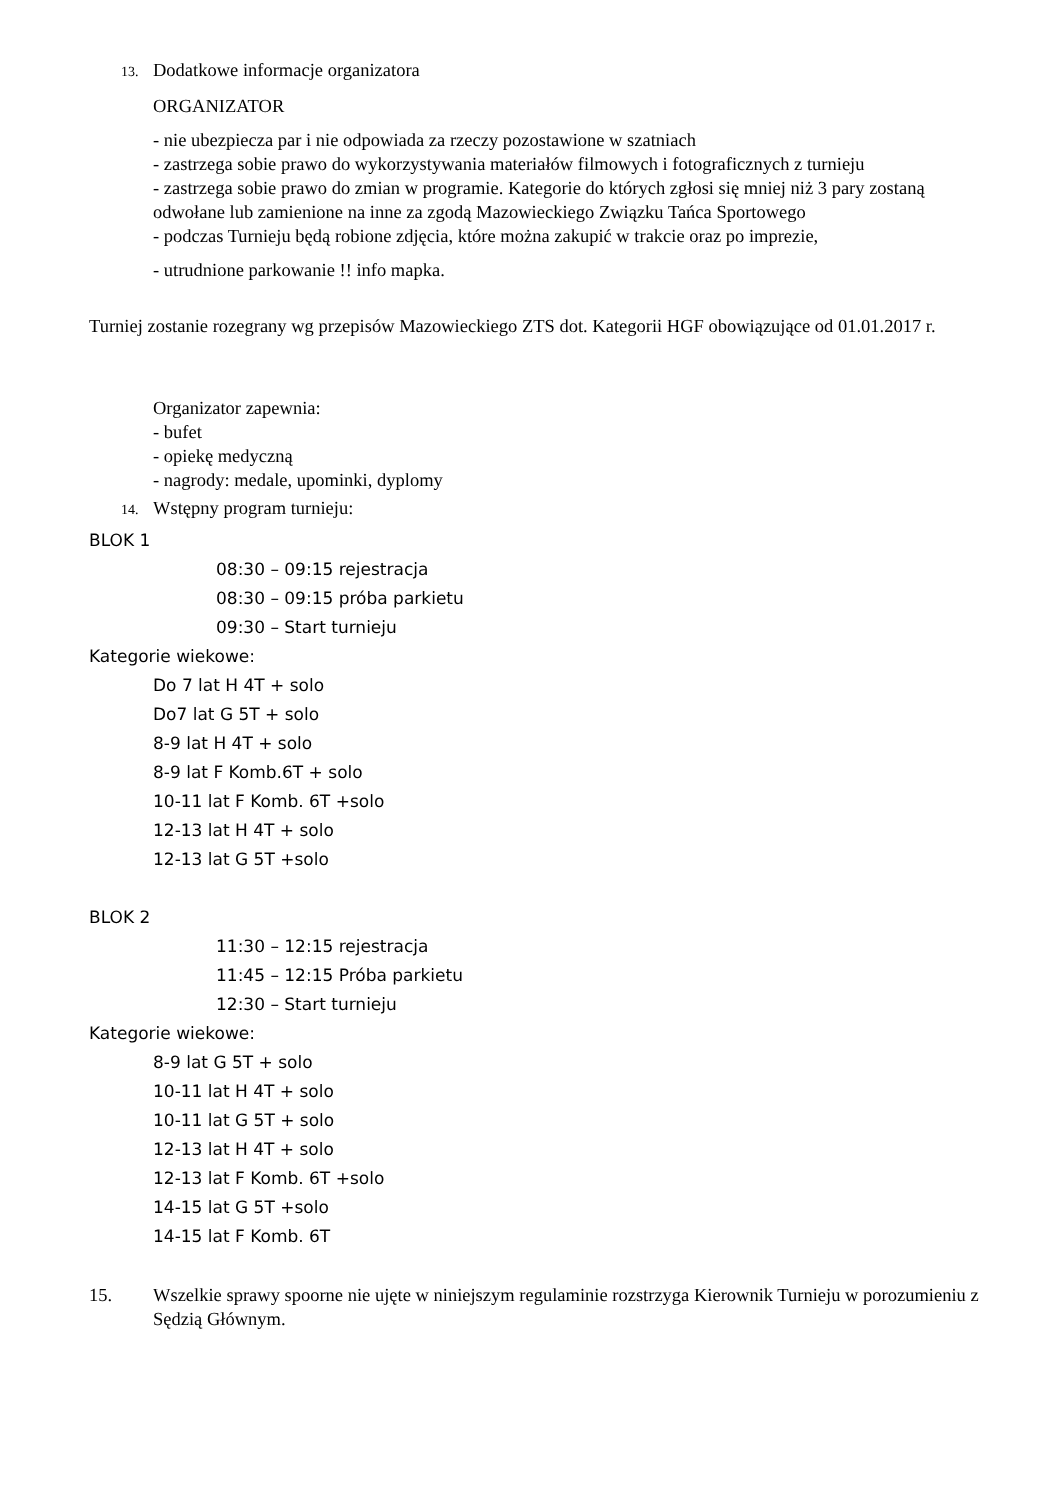13. Dodatkowe informacje organizatora
ORGANIZATOR
- nie ubezpiecza par i nie odpowiada za rzeczy pozostawione w szatniach
- zastrzega sobie prawo do wykorzystywania materiałów filmowych i fotograficznych z turnieju
- zastrzega sobie prawo do zmian w programie. Kategorie do których zgłosi się mniej niż 3 pary zostaną odwołane lub zamienione na inne za zgodą Mazowieckiego Związku Tańca Sportowego
- podczas Turnieju będą robione zdjęcia, które można zakupić w trakcie oraz po imprezie,
- utrudnione parkowanie !! info mapka.
Turniej zostanie rozegrany wg przepisów Mazowieckiego ZTS dot. Kategorii HGF obowiązujące od 01.01.2017 r.
Organizator zapewnia:
- bufet
- opiekę medyczną
- nagrody: medale, upominki, dyplomy
14. Wstępny program turnieju:
BLOK 1
08:30 – 09:15 rejestracja
08:30 – 09:15 próba parkietu
09:30 – Start turnieju
Kategorie wiekowe:
Do 7 lat H 4T + solo
Do7 lat G 5T + solo
8-9 lat H 4T + solo
8-9 lat F Komb.6T + solo
10-11 lat F Komb. 6T +solo
12-13 lat H 4T + solo
12-13 lat G 5T +solo
BLOK 2
11:30 – 12:15 rejestracja
11:45 – 12:15 Próba parkietu
12:30 – Start turnieju
Kategorie wiekowe:
8-9 lat G 5T + solo
10-11 lat H 4T + solo
10-11 lat G 5T + solo
12-13 lat H 4T + solo
12-13 lat F Komb. 6T +solo
14-15 lat G 5T +solo
14-15 lat F Komb. 6T
15. Wszelkie sprawy spoorne nie ujęte w niniejszym regulaminie rozstrzyga Kierownik Turnieju w porozumieniu z Sędzią Głównym.